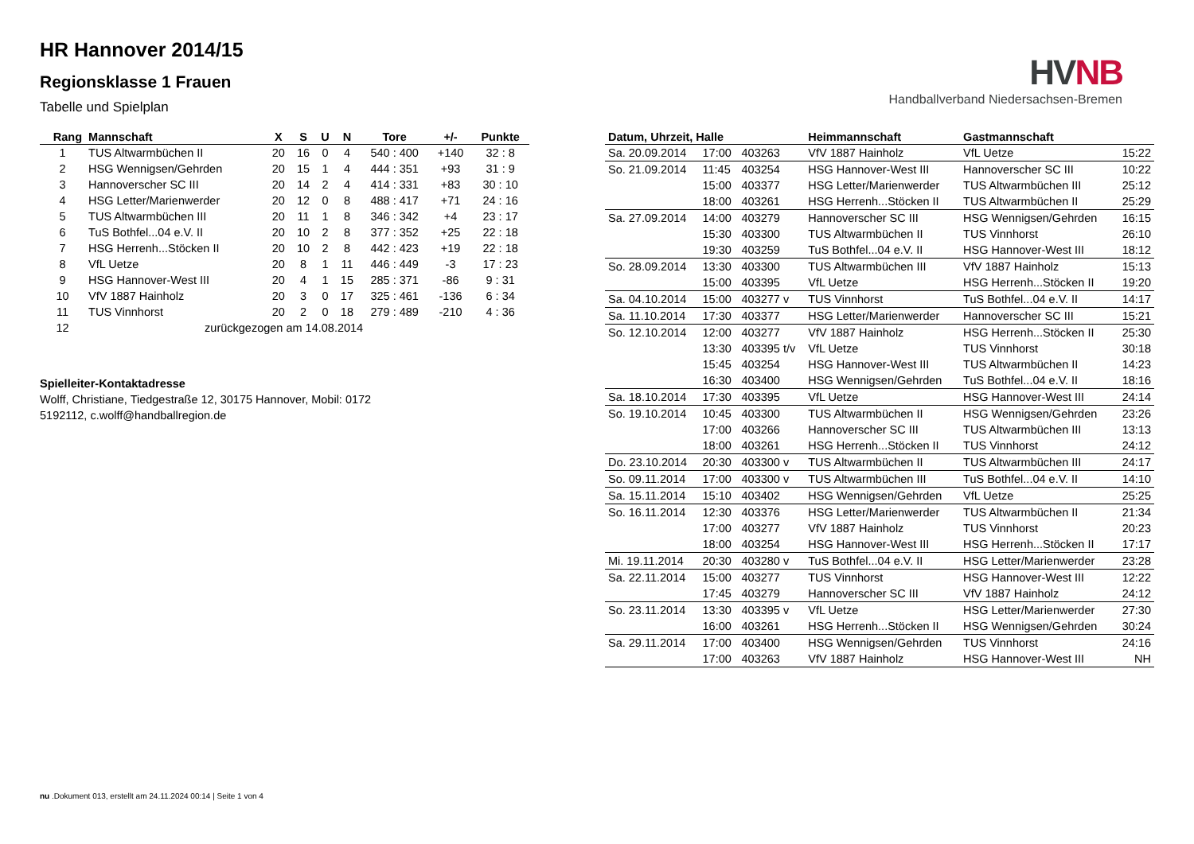HR Hannover 2014/15
Regionsklasse 1 Frauen
Tabelle und Spielplan
HV NB
Handballverband Niedersachsen-Bremen
| Rang | Mannschaft | X | S | U | N | Tore | +/- | Punkte |
| --- | --- | --- | --- | --- | --- | --- | --- | --- |
| 1 | TUS Altwarmbüchen II | 20 | 16 | 0 | 4 | 540 : 400 | +140 | 32 : 8 |
| 2 | HSG Wennigsen/Gehrden | 20 | 15 | 1 | 4 | 444 : 351 | +93 | 31 : 9 |
| 3 | Hannoverscher SC III | 20 | 14 | 2 | 4 | 414 : 331 | +83 | 30 : 10 |
| 4 | HSG Letter/Marienwerder | 20 | 12 | 0 | 8 | 488 : 417 | +71 | 24 : 16 |
| 5 | TUS Altwarmbüchen III | 20 | 11 | 1 | 8 | 346 : 342 | +4 | 23 : 17 |
| 6 | TuS Bothfel...04 e.V. II | 20 | 10 | 2 | 8 | 377 : 352 | +25 | 22 : 18 |
| 7 | HSG Herrenh...Stöcken II | 20 | 10 | 2 | 8 | 442 : 423 | +19 | 22 : 18 |
| 8 | VfL Uetze | 20 | 8 | 1 | 11 | 446 : 449 | -3 | 17 : 23 |
| 9 | HSG Hannover-West III | 20 | 4 | 1 | 15 | 285 : 371 | -86 | 9 : 31 |
| 10 | VfV 1887 Hainholz | 20 | 3 | 0 | 17 | 325 : 461 | -136 | 6 : 34 |
| 11 | TUS Vinnhorst | 20 | 2 | 0 | 18 | 279 : 489 | -210 | 4 : 36 |
| 12 | zurückgezogen am 14.08.2014 | | | | | | | |
Spielleiter-Kontaktadresse
Wolff, Christiane, Tiedgestraße 12, 30175 Hannover, Mobil: 0172 5192112, c.wolff@handballregion.de
| Datum, Uhrzeit, Halle | | | Heimmannschaft | Gastmannschaft | |
| --- | --- | --- | --- | --- | --- |
| Sa. 20.09.2014 | 17:00 | 403263 | VfV 1887 Hainholz | VfL Uetze | 15:22 |
| So. 21.09.2014 | 11:45 | 403254 | HSG Hannover-West III | Hannoverscher SC III | 10:22 |
| | 15:00 | 403377 | HSG Letter/Marienwerder | TUS Altwarmbüchen III | 25:12 |
| | 18:00 | 403261 | HSG Herrenh...Stöcken II | TUS Altwarmbüchen II | 25:29 |
| Sa. 27.09.2014 | 14:00 | 403279 | Hannoverscher SC III | HSG Wennigsen/Gehrden | 16:15 |
| | 15:30 | 403300 | TUS Altwarmbüchen II | TUS Vinnhorst | 26:10 |
| | 19:30 | 403259 | TuS Bothfel...04 e.V. II | HSG Hannover-West III | 18:12 |
| So. 28.09.2014 | 13:30 | 403300 | TUS Altwarmbüchen III | VfV 1887 Hainholz | 15:13 |
| | 15:00 | 403395 | VfL Uetze | HSG Herrenh...Stöcken II | 19:20 |
| Sa. 04.10.2014 | 15:00 | 403277 v | TUS Vinnhorst | TuS Bothfel...04 e.V. II | 14:17 |
| Sa. 11.10.2014 | 17:30 | 403377 | HSG Letter/Marienwerder | Hannoverscher SC III | 15:21 |
| So. 12.10.2014 | 12:00 | 403277 | VfV 1887 Hainholz | HSG Herrenh...Stöcken II | 25:30 |
| | 13:30 | 403395 t/v | VfL Uetze | TUS Vinnhorst | 30:18 |
| | 15:45 | 403254 | HSG Hannover-West III | TUS Altwarmbüchen II | 14:23 |
| | 16:30 | 403400 | HSG Wennigsen/Gehrden | TuS Bothfel...04 e.V. II | 18:16 |
| Sa. 18.10.2014 | 17:30 | 403395 | VfL Uetze | HSG Hannover-West III | 24:14 |
| So. 19.10.2014 | 10:45 | 403300 | TUS Altwarmbüchen II | HSG Wennigsen/Gehrden | 23:26 |
| | 17:00 | 403266 | Hannoverscher SC III | TUS Altwarmbüchen III | 13:13 |
| | 18:00 | 403261 | HSG Herrenh...Stöcken II | TUS Vinnhorst | 24:12 |
| Do. 23.10.2014 | 20:30 | 403300 v | TUS Altwarmbüchen II | TUS Altwarmbüchen III | 24:17 |
| So. 09.11.2014 | 17:00 | 403300 v | TUS Altwarmbüchen III | TuS Bothfel...04 e.V. II | 14:10 |
| Sa. 15.11.2014 | 15:10 | 403402 | HSG Wennigsen/Gehrden | VfL Uetze | 25:25 |
| So. 16.11.2014 | 12:30 | 403376 | HSG Letter/Marienwerder | TUS Altwarmbüchen II | 21:34 |
| | 17:00 | 403277 | VfV 1887 Hainholz | TUS Vinnhorst | 20:23 |
| | 18:00 | 403254 | HSG Hannover-West III | HSG Herrenh...Stöcken II | 17:17 |
| Mi. 19.11.2014 | 20:30 | 403280 v | TuS Bothfel...04 e.V. II | HSG Letter/Marienwerder | 23:28 |
| Sa. 22.11.2014 | 15:00 | 403277 | TUS Vinnhorst | HSG Hannover-West III | 12:22 |
| | 17:45 | 403279 | Hannoverscher SC III | VfV 1887 Hainholz | 24:12 |
| So. 23.11.2014 | 13:30 | 403395 v | VfL Uetze | HSG Letter/Marienwerder | 27:30 |
| | 16:00 | 403261 | HSG Herrenh...Stöcken II | HSG Wennigsen/Gehrden | 30:24 |
| Sa. 29.11.2014 | 17:00 | 403400 | HSG Wennigsen/Gehrden | TUS Vinnhorst | 24:16 |
| | 17:00 | 403263 | VfV 1887 Hainholz | HSG Hannover-West III | NH |
nu .Dokument 013, erstellt am 24.11.2024 00:14 | Seite 1 von 4